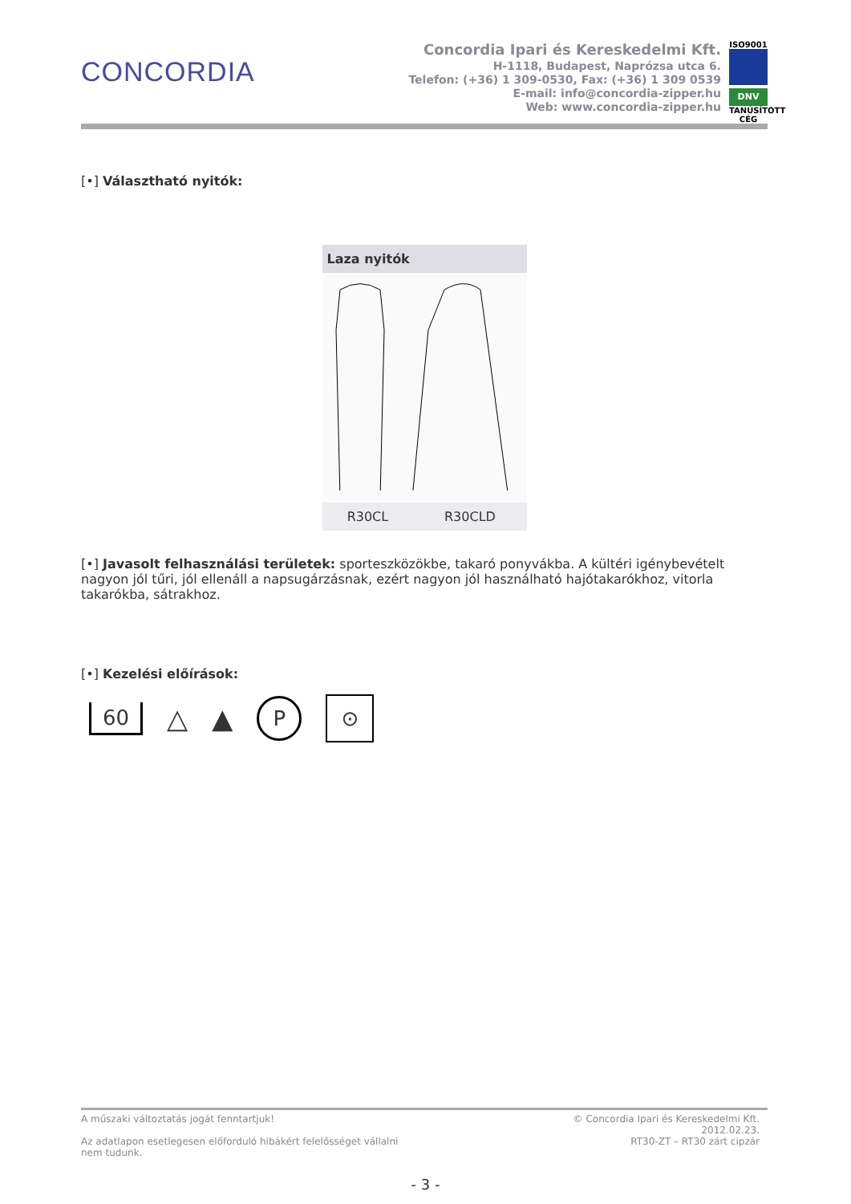CONCORDIA
Concordia Ipari és Kereskedelmi Kft.
H-1118, Budapest, Naprózsa utca 6.
Telefon: (+36) 1 309-0530, Fax: (+36) 1 309 0539
E-mail: info@concordia-zipper.hu
Web: www.concordia-zipper.hu
ISO9001
DNV
TANÚSÍTOTT CÉG
[•] Választható nyitók:
| Laza nyitók | |
| --- | --- |
| R30CL | R30CLD |
[•] Javasolt felhasználási területek: sporteszközökbe, takaró ponyvákba. A kültéri igénybevételt nagyon jól tűri, jól ellenáll a napsugárzásnak, ezért nagyon jól használható hajótakarókhoz, vitorla takarókba, sátrakhoz.
[•] Kezelési előírások:
60 △ ▲ P ⊙
A műszaki változtatás jogát fenntartjuk!
Az adatlapon esetlegesen előforduló hibákért felelősséget vállalni
nem tudunk.
© Concordia Ipari és Kereskedelmi Kft.
2012.02.23.
RT30-ZT – RT30 zárt cipzár
- 3 -